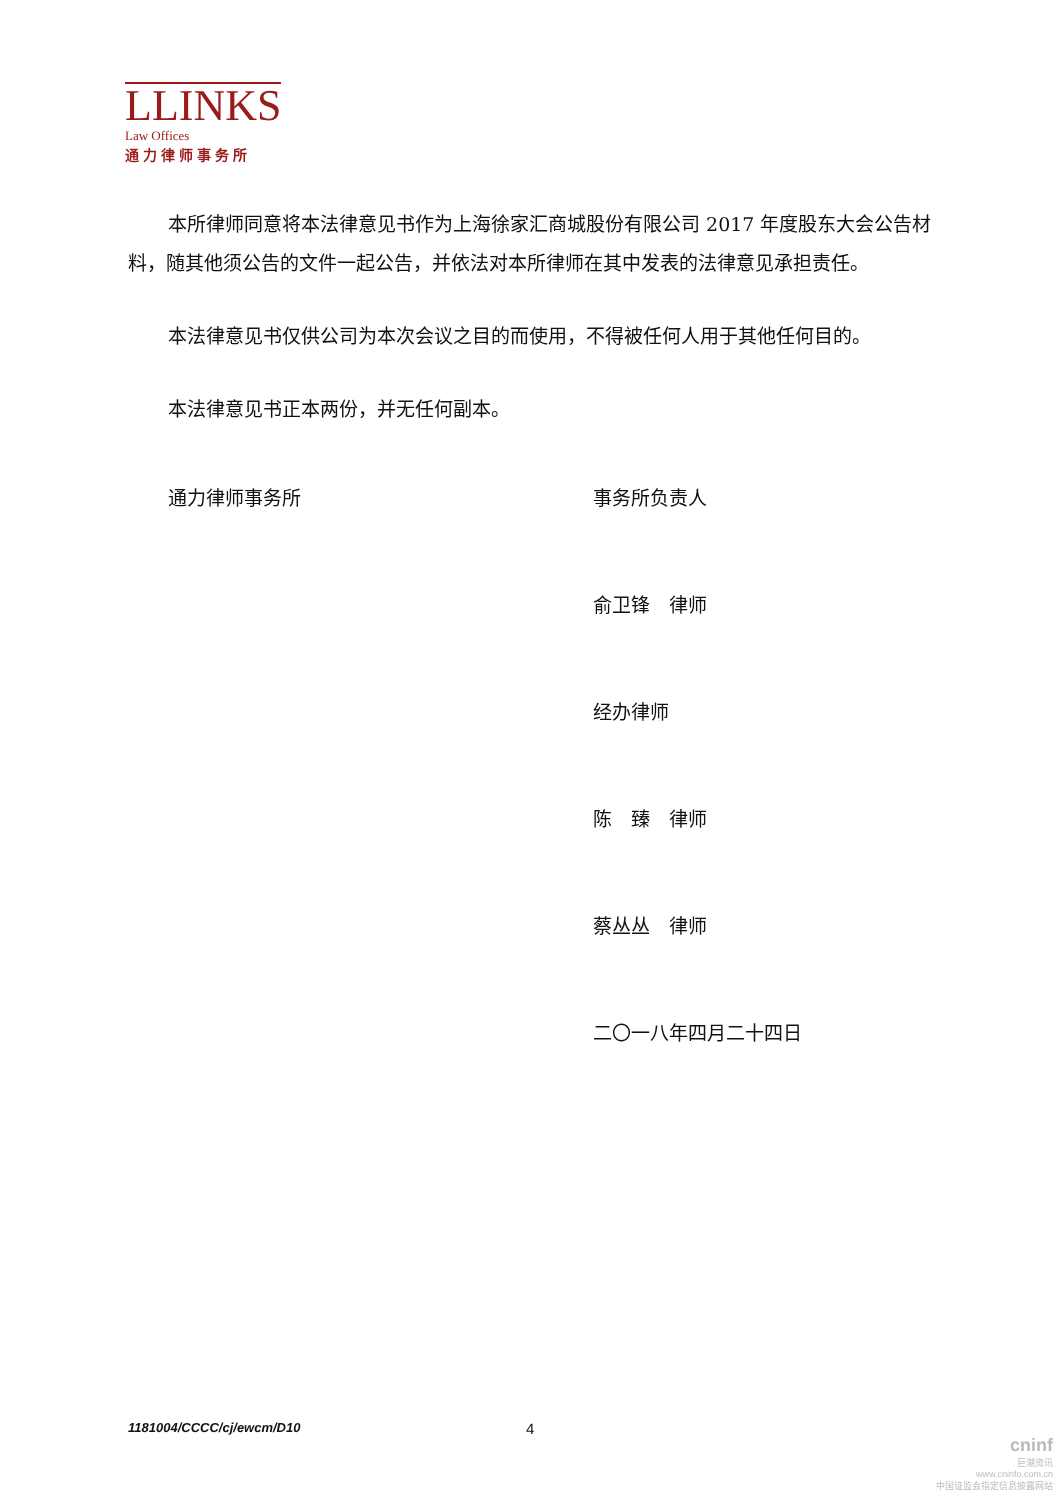LLINKS
Law Offices
通力律师事务所
本所律师同意将本法律意见书作为上海徐家汇商城股份有限公司 2017 年度股东大会公告材料，随其他须公告的文件一起公告，并依法对本所律师在其中发表的法律意见承担责任。
本法律意见书仅供公司为本次会议之目的而使用，不得被任何人用于其他任何目的。
本法律意见书正本两份，并无任何副本。
通力律师事务所 事务所负责人
俞卫锋　律师
经办律师
陈　臻　律师
蔡丛丛　律师
二〇一八年四月二十四日
1181004/CCCC/cj/ewcm/D10 4
cninf
巨潮资讯
www.cninfo.com.cn
中国证监会指定信息披露网站